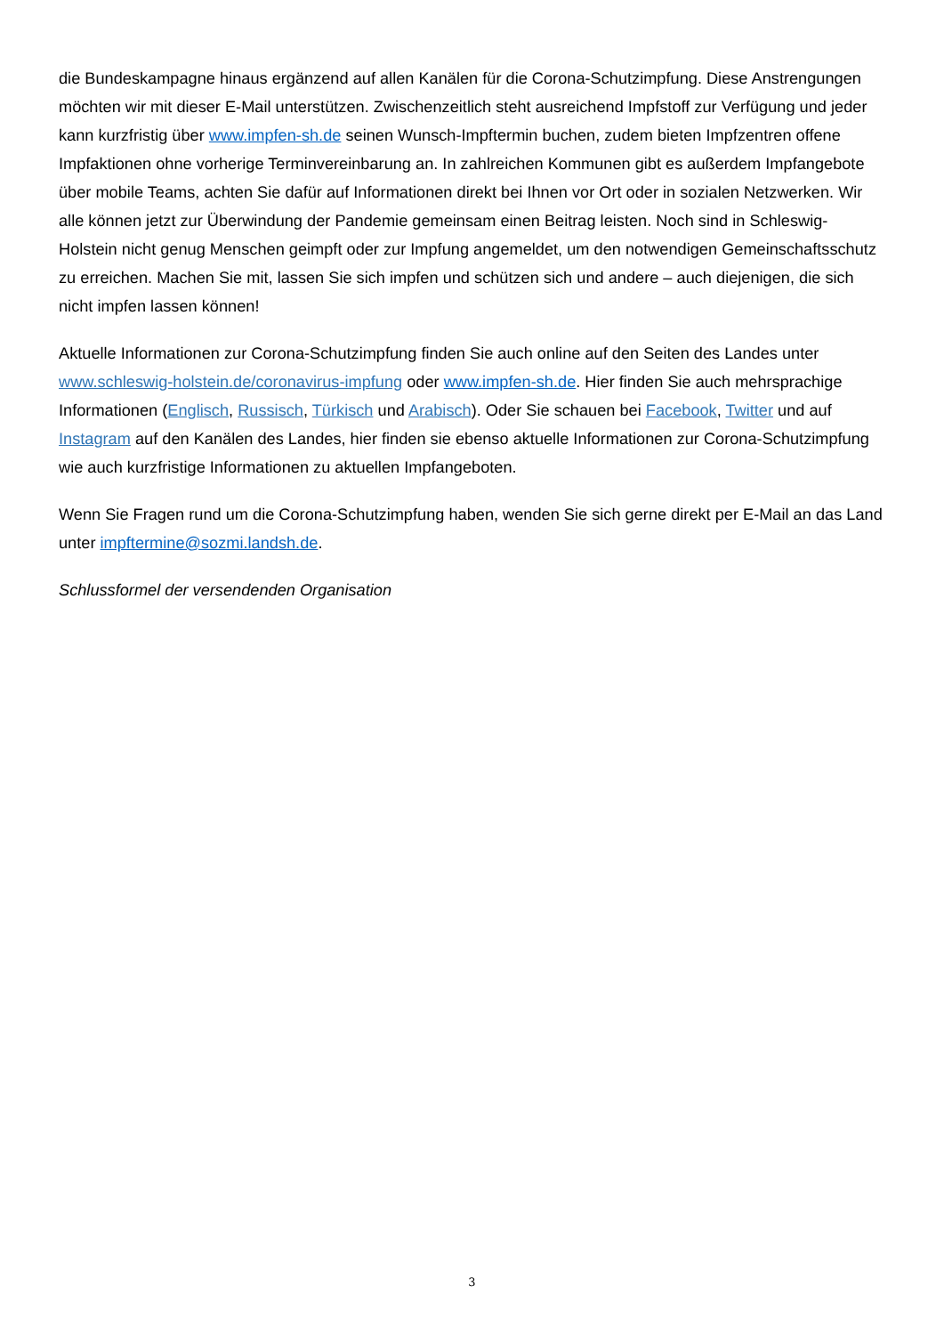die Bundeskampagne hinaus ergänzend auf allen Kanälen für die Corona-Schutzimpfung. Diese Anstrengungen möchten wir mit dieser E-Mail unterstützen. Zwischenzeitlich steht ausreichend Impfstoff zur Verfügung und jeder kann kurzfristig über www.impfen-sh.de seinen Wunsch-Impftermin buchen, zudem bieten Impfzentren offene Impfaktionen ohne vorherige Terminvereinbarung an. In zahlreichen Kommunen gibt es außerdem Impfangebote über mobile Teams, achten Sie dafür auf Informationen direkt bei Ihnen vor Ort oder in sozialen Netzwerken. Wir alle können jetzt zur Überwindung der Pandemie gemeinsam einen Beitrag leisten. Noch sind in Schleswig-Holstein nicht genug Menschen geimpft oder zur Impfung angemeldet, um den notwendigen Gemeinschaftsschutz zu erreichen. Machen Sie mit, lassen Sie sich impfen und schützen sich und andere – auch diejenigen, die sich nicht impfen lassen können!
Aktuelle Informationen zur Corona-Schutzimpfung finden Sie auch online auf den Seiten des Landes unter www.schleswig-holstein.de/coronavirus-impfung oder www.impfen-sh.de. Hier finden Sie auch mehrsprachige Informationen (Englisch, Russisch, Türkisch und Arabisch). Oder Sie schauen bei Facebook, Twitter und auf Instagram auf den Kanälen des Landes, hier finden sie ebenso aktuelle Informationen zur Corona-Schutzimpfung wie auch kurzfristige Informationen zu aktuellen Impfangeboten.
Wenn Sie Fragen rund um die Corona-Schutzimpfung haben, wenden Sie sich gerne direkt per E-Mail an das Land unter impftermine@sozmi.landsh.de.
Schlussformel der versendenden Organisation
3